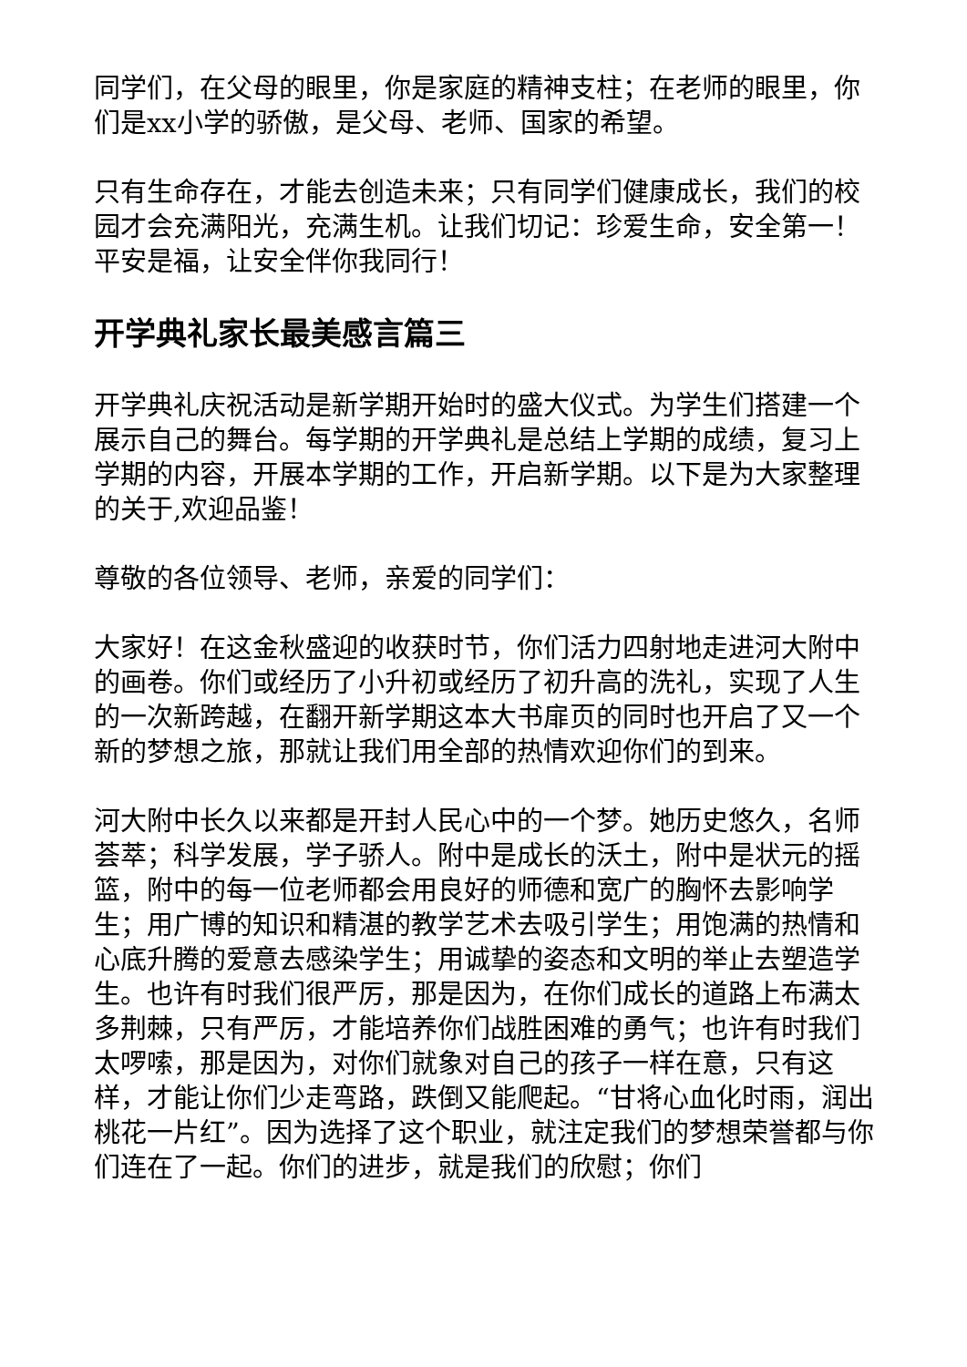同学们，在父母的眼里，你是家庭的精神支柱；在老师的眼里，你们是xx小学的骄傲，是父母、老师、国家的希望。
只有生命存在，才能去创造未来；只有同学们健康成长，我们的校园才会充满阳光，充满生机。让我们切记：珍爱生命，安全第一！平安是福，让安全伴你我同行！
开学典礼家长最美感言篇三
开学典礼庆祝活动是新学期开始时的盛大仪式。为学生们搭建一个展示自己的舞台。每学期的开学典礼是总结上学期的成绩，复习上学期的内容，开展本学期的工作，开启新学期。以下是为大家整理的关于,欢迎品鉴！
尊敬的各位领导、老师，亲爱的同学们：
大家好！在这金秋盛迎的收获时节，你们活力四射地走进河大附中的画卷。你们或经历了小升初或经历了初升高的洗礼，实现了人生的一次新跨越，在翻开新学期这本大书扉页的同时也开启了又一个新的梦想之旅，那就让我们用全部的热情欢迎你们的到来。
河大附中长久以来都是开封人民心中的一个梦。她历史悠久，名师荟萃；科学发展，学子骄人。附中是成长的沃土，附中是状元的摇篮，附中的每一位老师都会用良好的师德和宽广的胸怀去影响学生；用广博的知识和精湛的教学艺术去吸引学生；用饱满的热情和心底升腾的爱意去感染学生；用诚挚的姿态和文明的举止去塑造学生。也许有时我们很严厉，那是因为，在你们成长的道路上布满太多荆棘，只有严厉，才能培养你们战胜困难的勇气；也许有时我们太啰嗦，那是因为，对你们就象对自己的孩子一样在意，只有这样，才能让你们少走弯路，跌倒又能爬起。“甘将心血化时雨，润出桃花一片红”。因为选择了这个职业，就注定我们的梦想荣誉都与你们连在了一起。你们的进步，就是我们的欣慰；你们